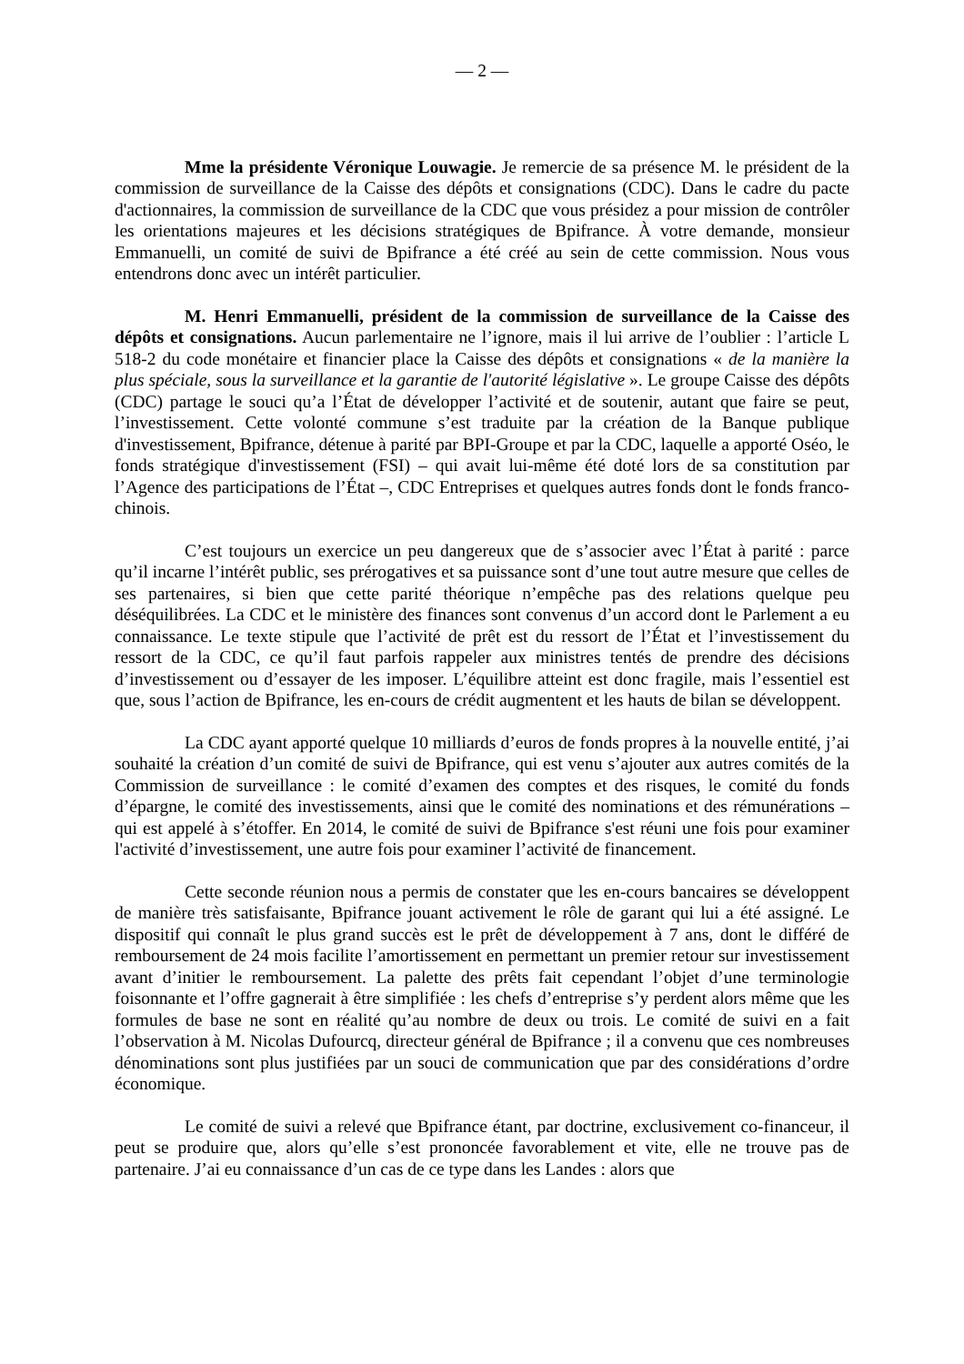— 2 —
Mme la présidente Véronique Louwagie. Je remercie de sa présence M. le président de la commission de surveillance de la Caisse des dépôts et consignations (CDC). Dans le cadre du pacte d'actionnaires, la commission de surveillance de la CDC que vous présidez a pour mission de contrôler les orientations majeures et les décisions stratégiques de Bpifrance. À votre demande, monsieur Emmanuelli, un comité de suivi de Bpifrance a été créé au sein de cette commission. Nous vous entendrons donc avec un intérêt particulier.
M. Henri Emmanuelli, président de la commission de surveillance de la Caisse des dépôts et consignations. Aucun parlementaire ne l’ignore, mais il lui arrive de l’oublier : l’article L 518-2 du code monétaire et financier place la Caisse des dépôts et consignations « de la manière la plus spéciale, sous la surveillance et la garantie de l'autorité législative ». Le groupe Caisse des dépôts (CDC) partage le souci qu’a l’État de développer l’activité et de soutenir, autant que faire se peut, l’investissement. Cette volonté commune s’est traduite par la création de la Banque publique d'investissement, Bpifrance, détenue à parité par BPI-Groupe et par la CDC, laquelle a apporté Oséo, le fonds stratégique d'investissement (FSI) – qui avait lui-même été doté lors de sa constitution par l’Agence des participations de l’État –, CDC Entreprises et quelques autres fonds dont le fonds franco-chinois.
C’est toujours un exercice un peu dangereux que de s’associer avec l’État à parité : parce qu’il incarne l’intérêt public, ses prérogatives et sa puissance sont d’une tout autre mesure que celles de ses partenaires, si bien que cette parité théorique n’empêche pas des relations quelque peu déséquilibrées. La CDC et le ministère des finances sont convenus d’un accord dont le Parlement a eu connaissance. Le texte stipule que l’activité de prêt est du ressort de l’État et l’investissement du ressort de la CDC, ce qu’il faut parfois rappeler aux ministres tentés de prendre des décisions d’investissement ou d’essayer de les imposer. L’équilibre atteint est donc fragile, mais l’essentiel est que, sous l’action de Bpifrance, les en-cours de crédit augmentent et les hauts de bilan se développent.
La CDC ayant apporté quelque 10 milliards d’euros de fonds propres à la nouvelle entité, j’ai souhaité la création d’un comité de suivi de Bpifrance, qui est venu s’ajouter aux autres comités de la Commission de surveillance : le comité d’examen des comptes et des risques, le comité du fonds d’épargne, le comité des investissements, ainsi que le comité des nominations et des rémunérations – qui est appelé à s’étoffer. En 2014, le comité de suivi de Bpifrance s'est réuni une fois pour examiner l'activité d’investissement, une autre fois pour examiner l’activité de financement.
Cette seconde réunion nous a permis de constater que les en-cours bancaires se développent de manière très satisfaisante, Bpifrance jouant activement le rôle de garant qui lui a été assigné. Le dispositif qui connaît le plus grand succès est le prêt de développement à 7 ans, dont le différé de remboursement de 24 mois facilite l’amortissement en permettant un premier retour sur investissement avant d’initier le remboursement. La palette des prêts fait cependant l’objet d’une terminologie foisonnante et l’offre gagnerait à être simplifiée : les chefs d’entreprise s’y perdent alors même que les formules de base ne sont en réalité qu’au nombre de deux ou trois. Le comité de suivi en a fait l’observation à M. Nicolas Dufourcq, directeur général de Bpifrance ; il a convenu que ces nombreuses dénominations sont plus justifiées par un souci de communication que par des considérations d’ordre économique.
Le comité de suivi a relevé que Bpifrance étant, par doctrine, exclusivement co-financeur, il peut se produire que, alors qu’elle s’est prononcée favorablement et vite, elle ne trouve pas de partenaire. J’ai eu connaissance d’un cas de ce type dans les Landes : alors que